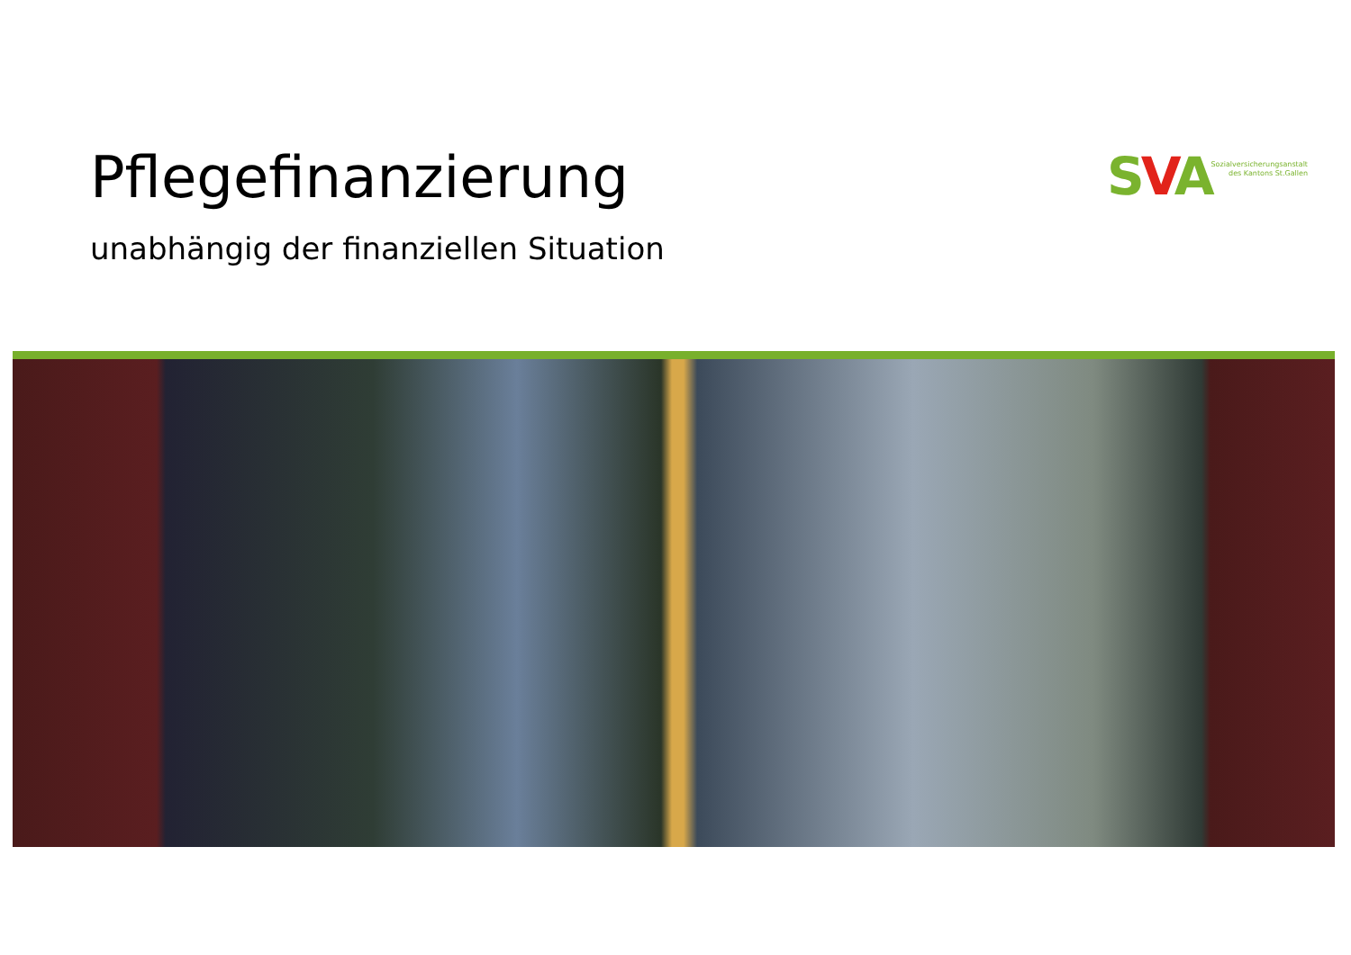Pflegefinanzierung
unabhängig der finanziellen Situation
SVA
Sozialversicherungsanstalt
des Kantons St.Gallen